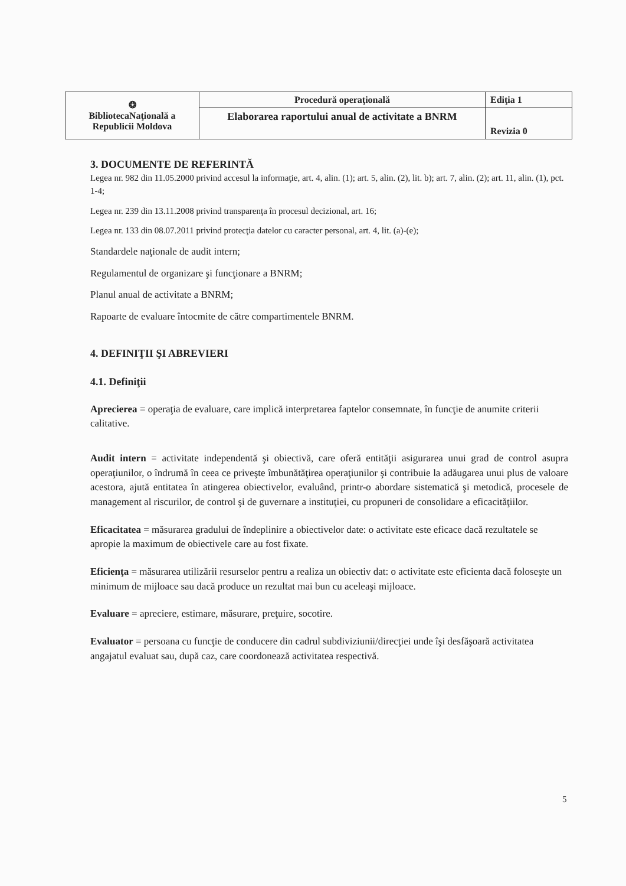| ❂ BibliotecaNaţională a Republicii Moldova | Procedură operaţională | Ediţia 1 |
| | Elaborarea raportului anual de activitate a BNRM | Revizia 0 |
3. DOCUMENTE DE REFERINTĂ
Legea nr. 982 din 11.05.2000 privind accesul la informaţie, art. 4, alin. (1); art. 5, alin. (2), lit. b); art. 7, alin. (2); art. 11, alin. (1), pct. 1-4;
Legea nr. 239 din 13.11.2008 privind transparenţa în procesul decizional, art. 16;
Legea nr. 133 din 08.07.2011 privind protecţia datelor cu caracter personal, art. 4, lit. (a)-(e);
Standardele naţionale de audit intern;
Regulamentul de organizare şi funcţionare a BNRM;
Planul anual de activitate a BNRM;
Rapoarte de evaluare întocmite de către compartimentele BNRM.
4. DEFINIŢII ŞI ABREVIERI
4.1. Definiţii
Aprecierea = operaţia de evaluare, care implică interpretarea faptelor consemnate, în funcţie de anumite criterii calitative.
Audit intern = activitate independentă şi obiectivă, care oferă entităţii asigurarea unui grad de control asupra operaţiunilor, o îndrumă în ceea ce priveşte îmbunătăţirea operaţiunilor şi contribuie la adăugarea unui plus de valoare acestora, ajută entitatea în atingerea obiectivelor, evaluând, printr-o abordare sistematică şi metodică, procesele de management al riscurilor, de control şi de guvernare a instituţiei, cu propuneri de consolidare a eficacităţiilor.
Eficacitatea = măsurarea gradului de îndeplinire a obiectivelor date: o activitate este eficace dacă rezultatele se apropie la maximum de obiectivele care au fost fixate.
Eficienţa = măsurarea utilizării resurselor pentru a realiza un obiectiv dat: o activitate este eficienta dacă foloseşte un minimum de mijloace sau dacă produce un rezultat mai bun cu aceleaşi mijloace.
Evaluare = apreciere, estimare, măsurare, preţuire, socotire.
Evaluator = persoana cu funcţie de conducere din cadrul subdiviziunii/direcţiei unde îşi desfăşoară activitatea angajatul evaluat sau, după caz, care coordonează activitatea respectivă.
5